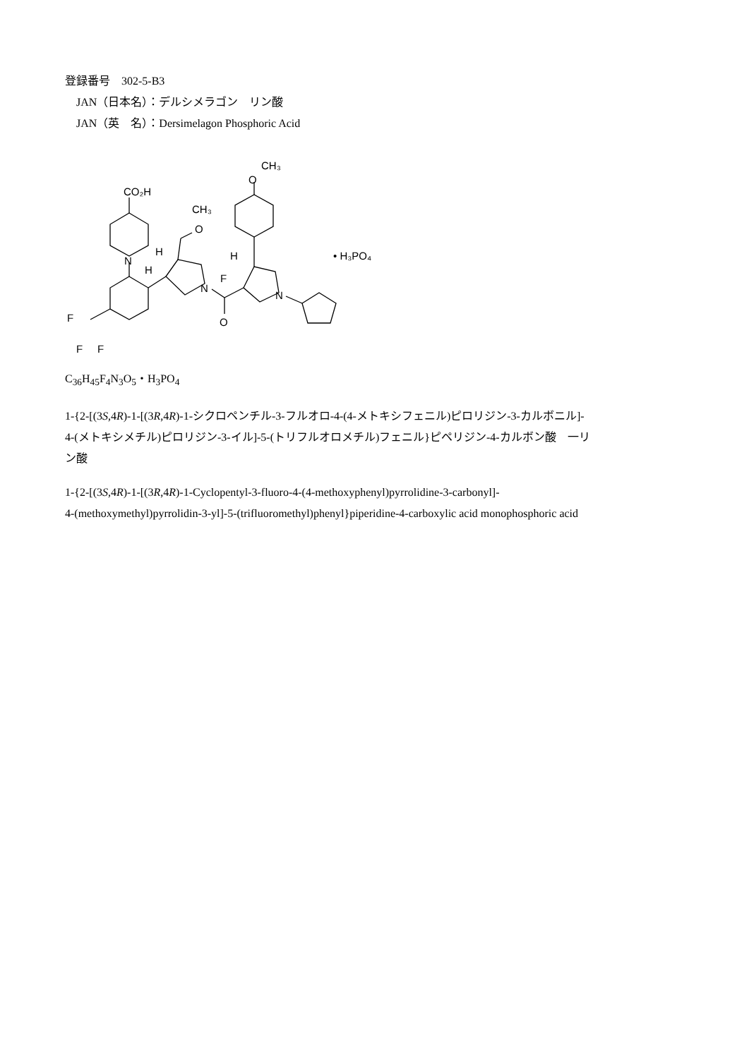登録番号　302-5-B3
JAN（日本名）：デルシメラゴン　リン酸
JAN（英　名）：Dersimelagon Phosphoric Acid
CO₂H
N
F
F
F
CH₃
O
H
H
N
O
F
H
N
O
CH₃
• H₃PO₄
C<sub>36</sub>H<sub>45</sub>F<sub>4</sub>N<sub>3</sub>O<sub>5</sub>・H<sub>3</sub>PO<sub>4</sub>
1-{2-[(3S,4R)-1-[(3R,4R)-1-シクロペンチル-3-フルオロ-4-(4-メトキシフェニル)ピロリジン-3-カルボニル]-
4-(メトキシメチル)ピロリジン-3-イル]-5-(トリフルオロメチル)フェニル}ピペリジン-4-カルボン酸　一リ
ン酸
1-{2-[(3S,4R)-1-[(3R,4R)-1-Cyclopentyl-3-fluoro-4-(4-methoxyphenyl)pyrrolidine-3-carbonyl]-
4-(methoxymethyl)pyrrolidin-3-yl]-5-(trifluoromethyl)phenyl}piperidine-4-carboxylic acid monophosphoric acid